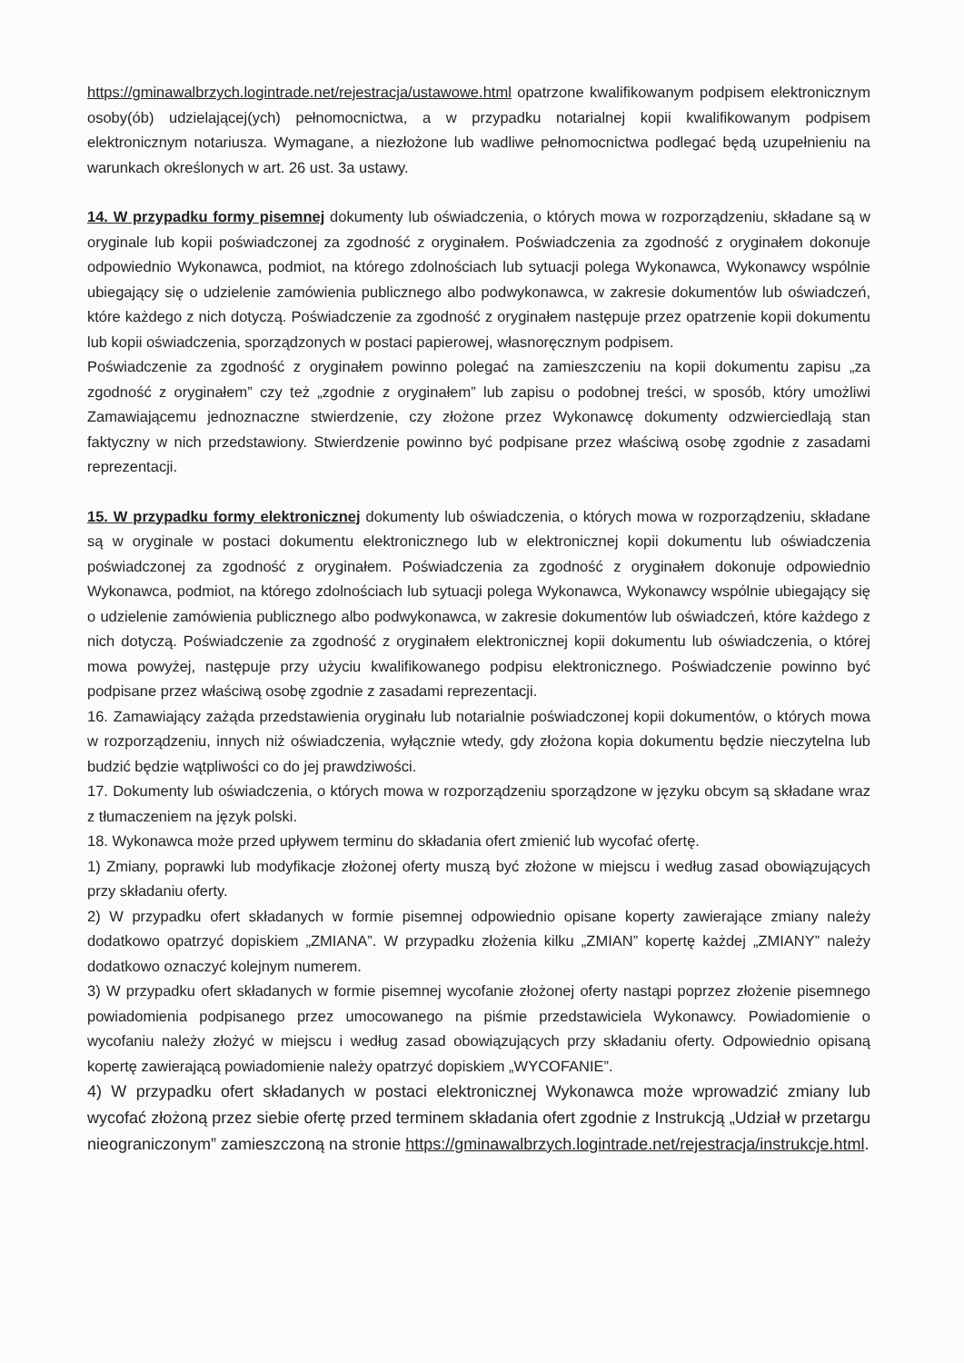https://gminawalbrzych.logintrade.net/rejestracja/ustawowe.html opatrzone kwalifikowanym podpisem elektronicznym osoby(ób) udzielającej(ych) pełnomocnictwa, a w przypadku notarialnej kopii kwalifikowanym podpisem elektronicznym notariusza. Wymagane, a niezłożone lub wadliwe pełnomocnictwa podlegać będą uzupełnieniu na warunkach określonych w art. 26 ust. 3a ustawy.
14. W przypadku formy pisemnej dokumenty lub oświadczenia, o których mowa w rozporządzeniu, składane są w oryginale lub kopii poświadczonej za zgodność z oryginałem. Poświadczenia za zgodność z oryginałem dokonuje odpowiednio Wykonawca, podmiot, na którego zdolnościach lub sytuacji polega Wykonawca, Wykonawcy wspólnie ubiegający się o udzielenie zamówienia publicznego albo podwykonawca, w zakresie dokumentów lub oświadczeń, które każdego z nich dotyczą. Poświadczenie za zgodność z oryginałem następuje przez opatrzenie kopii dokumentu lub kopii oświadczenia, sporządzonych w postaci papierowej, własnoręcznym podpisem.
Poświadczenie za zgodność z oryginałem powinno polegać na zamieszczeniu na kopii dokumentu zapisu „za zgodność z oryginałem” czy też „zgodnie z oryginałem” lub zapisu o podobnej treści, w sposób, który umożliwi Zamawiającemu jednoznaczne stwierdzenie, czy złożone przez Wykonawcę dokumenty odzwierciedlają stan faktyczny w nich przedstawiony. Stwierdzenie powinno być podpisane przez właściwą osobę zgodnie z zasadami reprezentacji.
15. W przypadku formy elektronicznej dokumenty lub oświadczenia, o których mowa w rozporządzeniu, składane są w oryginale w postaci dokumentu elektronicznego lub w elektronicznej kopii dokumentu lub oświadczenia poświadczonej za zgodność z oryginałem. Poświadczenia za zgodność z oryginałem dokonuje odpowiednio Wykonawca, podmiot, na którego zdolnościach lub sytuacji polega Wykonawca, Wykonawcy wspólnie ubiegający się o udzielenie zamówienia publicznego albo podwykonawca, w zakresie dokumentów lub oświadczeń, które każdego z nich dotyczą. Poświadczenie za zgodność z oryginałem elektronicznej kopii dokumentu lub oświadczenia, o której mowa powyżej, następuje przy użyciu kwalifikowanego podpisu elektronicznego. Poświadczenie powinno być podpisane przez właściwą osobę zgodnie z zasadami reprezentacji.
16. Zamawiający zażąda przedstawienia oryginału lub notarialnie poświadczonej kopii dokumentów, o których mowa w rozporządzeniu, innych niż oświadczenia, wyłącznie wtedy, gdy złożona kopia dokumentu będzie nieczytelna lub budzić będzie wątpliwości co do jej prawdziwości.
17. Dokumenty lub oświadczenia, o których mowa w rozporządzeniu sporządzone w języku obcym są składane wraz z tłumaczeniem na język polski.
18. Wykonawca może przed upływem terminu do składania ofert zmienić lub wycofać ofertę.
1) Zmiany, poprawki lub modyfikacje złożonej oferty muszą być złożone w miejscu i według zasad obowiązujących przy składaniu oferty.
2) W przypadku ofert składanych w formie pisemnej odpowiednio opisane koperty zawierające zmiany należy dodatkowo opatrzyć dopiskiem „ZMIANA”. W przypadku złożenia kilku „ZMIAN” kopertę każdej „ZMIANY” należy dodatkowo oznaczyć kolejnym numerem.
3) W przypadku ofert składanych w formie pisemnej wycofanie złożonej oferty nastąpi poprzez złożenie pisemnego powiadomienia podpisanego przez umocowanego na piśmie przedstawiciela Wykonawcy. Powiadomienie o wycofaniu należy złożyć w miejscu i według zasad obowiązujących przy składaniu oferty. Odpowiednio opisaną kopertę zawierającą powiadomienie należy opatrzyć dopiskiem „WYCOFANIE”.
4) W przypadku ofert składanych w postaci elektronicznej Wykonawca może wprowadzić zmiany lub wycofać złożoną przez siebie ofertę przed terminem składania ofert zgodnie z Instrukcją „Udział w przetargu nieograniczonym” zamieszczoną na stronie https://gminawalbrzych.logintrade.net/rejestracja/instrukcje.html.